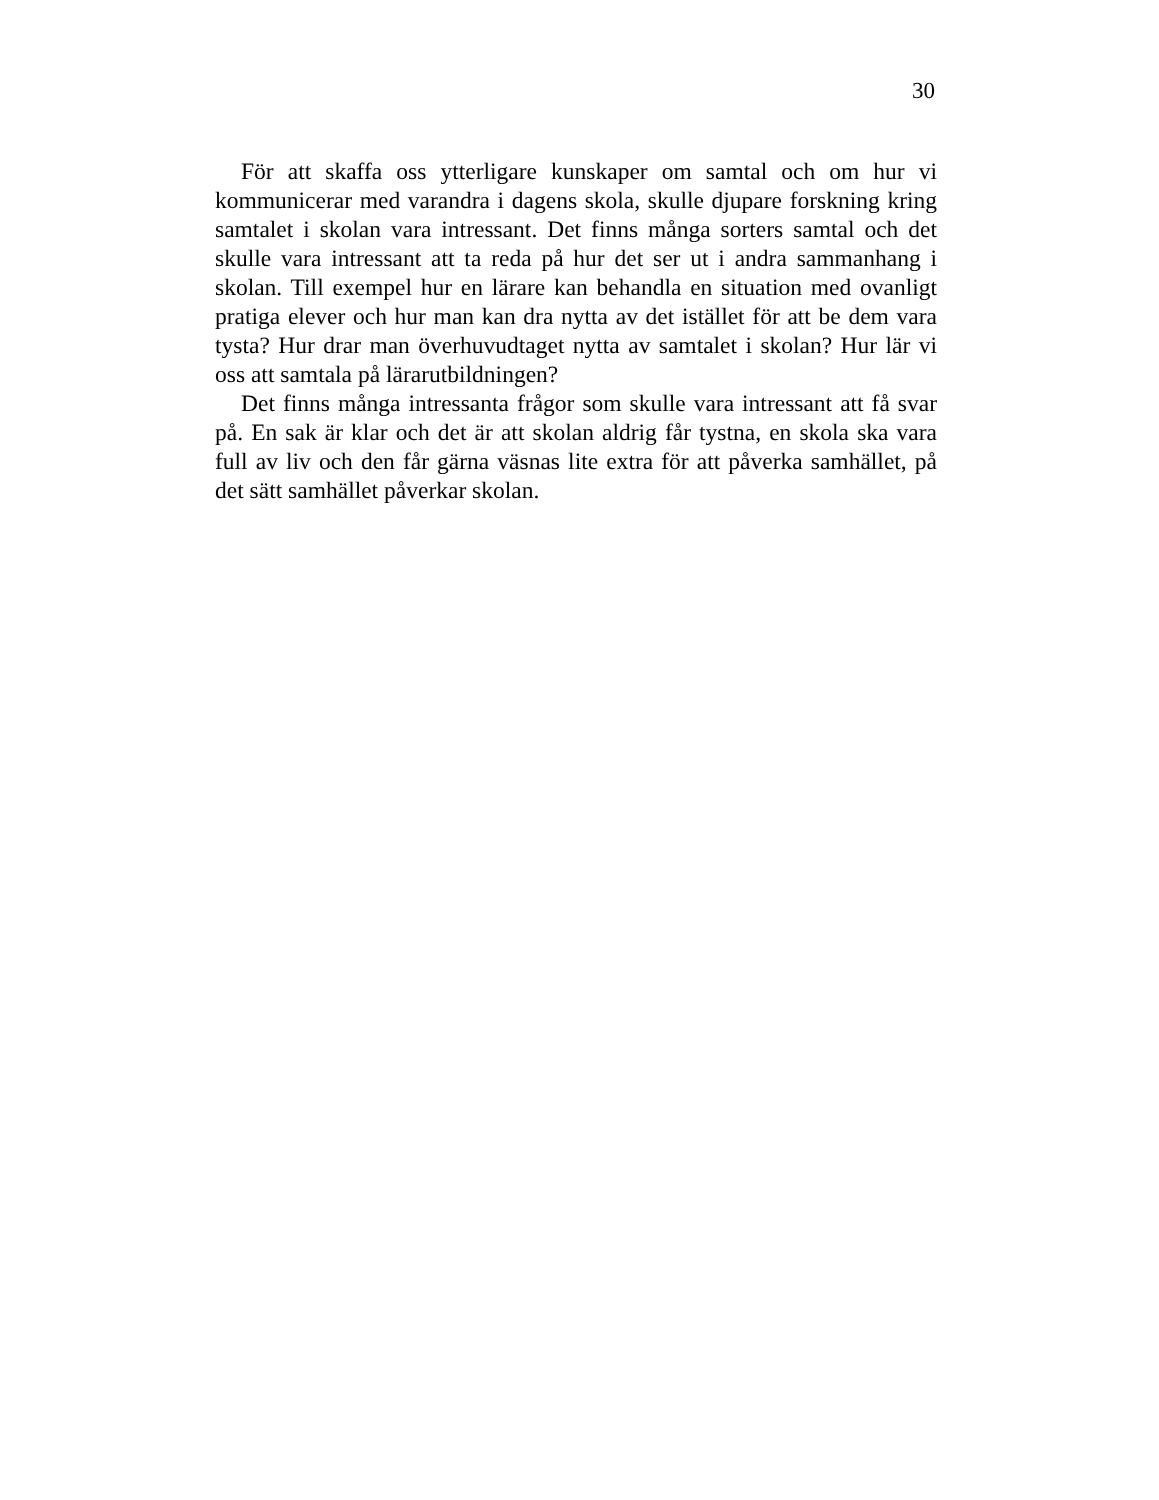30
För att skaffa oss ytterligare kunskaper om samtal och om hur vi kommunicerar med varandra i dagens skola, skulle djupare forskning kring samtalet i skolan vara intressant. Det finns många sorters samtal och det skulle vara intressant att ta reda på hur det ser ut i andra sammanhang i skolan. Till exempel hur en lärare kan behandla en situation med ovanligt pratiga elever och hur man kan dra nytta av det istället för att be dem vara tysta? Hur drar man överhuvudtaget nytta av samtalet i skolan? Hur lär vi oss att samtala på lärarutbildningen?
Det finns många intressanta frågor som skulle vara intressant att få svar på. En sak är klar och det är att skolan aldrig får tystna, en skola ska vara full av liv och den får gärna väsnas lite extra för att påverka samhället, på det sätt samhället påverkar skolan.